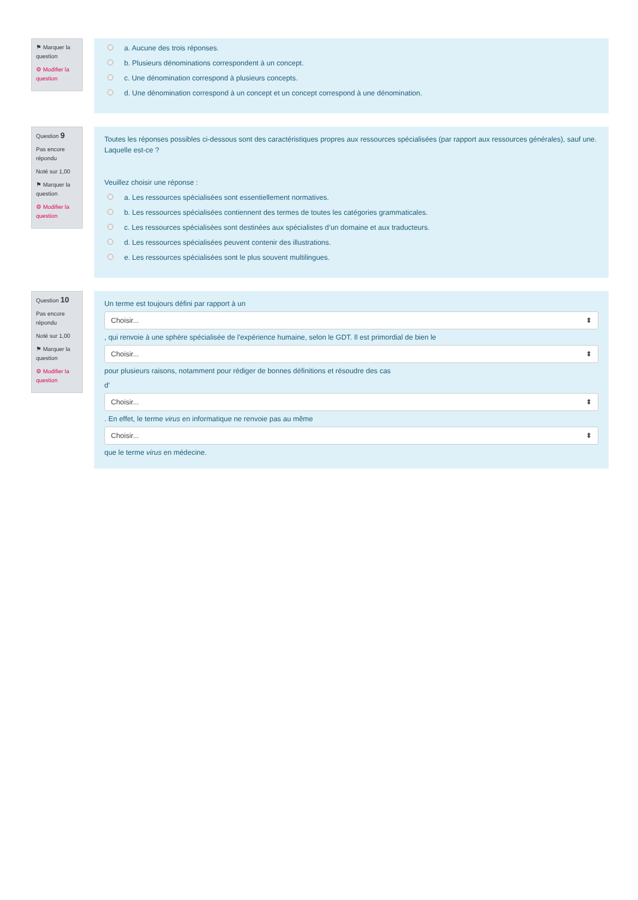⚑ Marquer la question
⚙ Modifier la question
a. Aucune des trois réponses.
b. Plusieurs dénominations correspondent à un concept.
c. Une dénomination correspond à plusieurs concepts.
d. Une dénomination correspond à un concept et un concept correspond à une dénomination.
Question 9
Pas encore répondu
Noté sur 1,00
⚑ Marquer la question
⚙ Modifier la question
Toutes les réponses possibles ci-dessous sont des caractéristiques propres aux ressources spécialisées (par rapport aux ressources générales), sauf une. Laquelle est-ce ?
Veuillez choisir une réponse :
a. Les ressources spécialisées sont essentiellement normatives.
b. Les ressources spécialisées contiennent des termes de toutes les catégories grammaticales.
c. Les ressources spécialisées sont destinées aux spécialistes d’un domaine et aux traducteurs.
d. Les ressources spécialisées peuvent contenir des illustrations.
e. Les ressources spécialisées sont le plus souvent multilingues.
Question 10
Pas encore répondu
Noté sur 1,00
⚑ Marquer la question
⚙ Modifier la question
Un terme est toujours défini par rapport à un
Choisir... ⬍
, qui renvoie à une sphère spécialisée de l'expérience humaine, selon le GDT. Il est primordial de bien le
Choisir... ⬍
pour plusieurs raisons, notamment pour rédiger de bonnes définitions et résoudre des cas
d'
Choisir... ⬍
. En effet, le terme virus en informatique ne renvoie pas au même
Choisir... ⬍
que le terme virus en médecine.